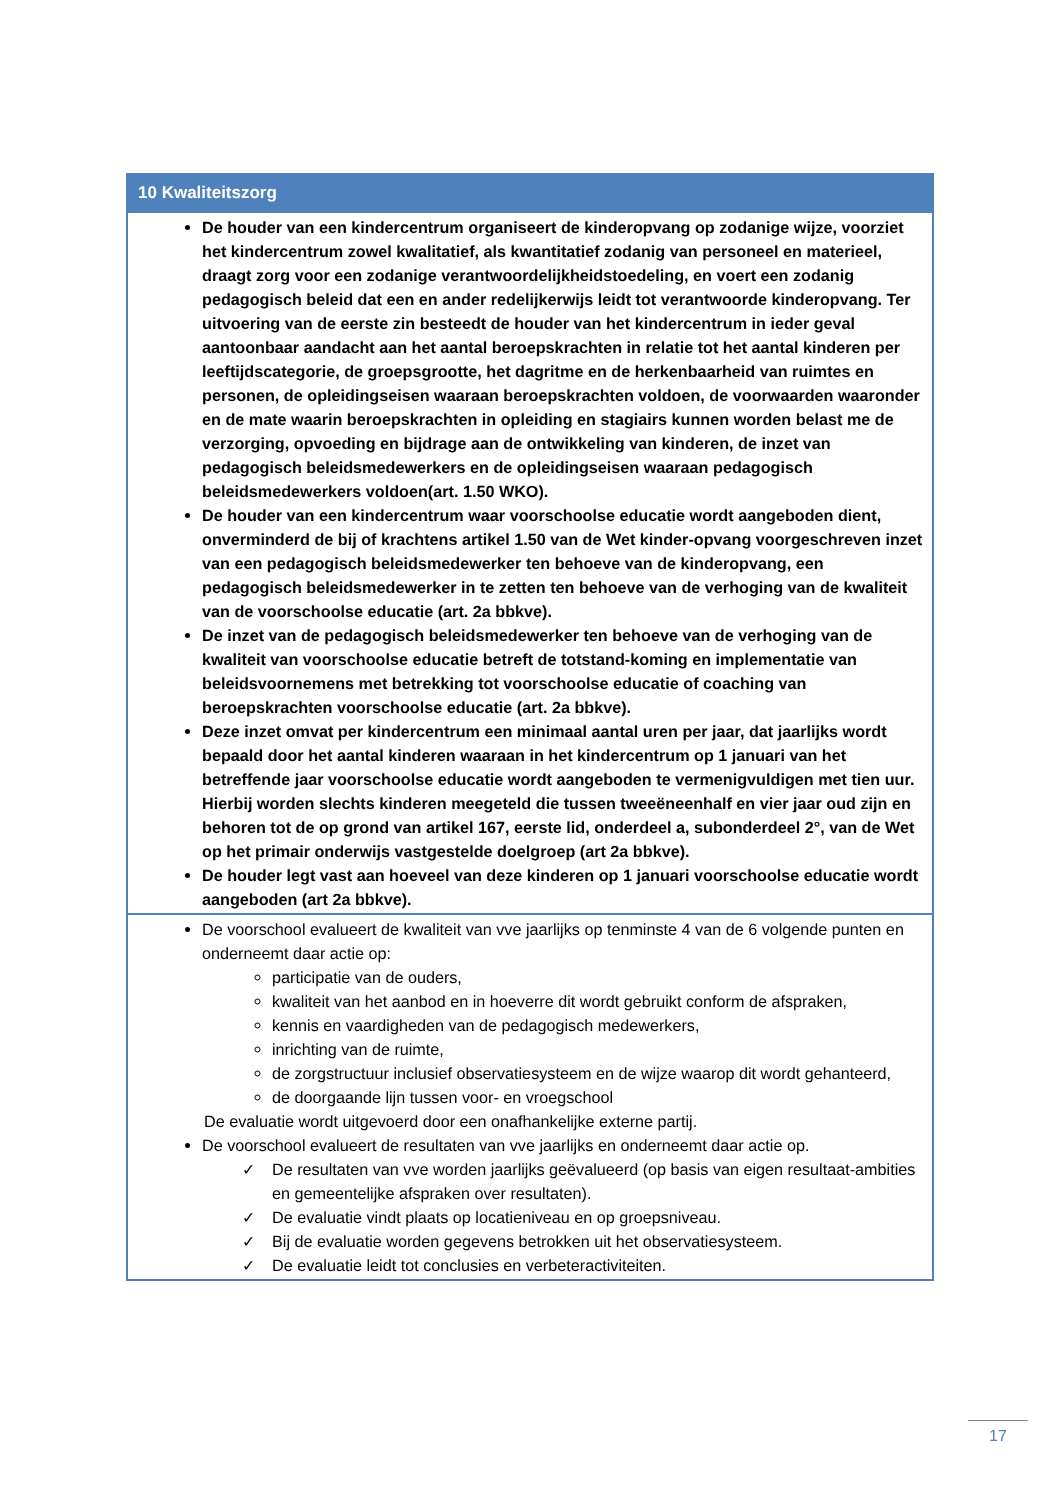| 10 Kwaliteitszorg |
| --- |
| De houder van een kindercentrum organiseert de kinderopvang op zodanige wijze, voorziet het kindercentrum zowel kwalitatief, als kwantitatief zodanig van personeel en materieel, draagt zorg voor een zodanige verantwoordelijkheidstoedeling, en voert een zodanig pedagogisch beleid dat een en ander redelijkerwijs leidt tot verantwoorde kinderopvang. Ter uitvoering van de eerste zin besteedt de houder van het kindercentrum in ieder geval aantoonbaar aandacht aan het aantal beroepskrachten in relatie tot het aantal kinderen per leeftijdscategorie, de groepsgrootte, het dagritme en de herkenbaarheid van ruimtes en personen, de opleidingseisen waaraan beroepskrachten voldoen, de voorwaarden waaronder en de mate waarin beroepskrachten in opleiding en stagiairs kunnen worden belast me de verzorging, opvoeding en bijdrage aan de ontwikkeling van kinderen, de inzet van pedagogisch beleidsmedewerkers en de opleidingseisen waaraan pedagogisch beleidsmedewerkers voldoen(art. 1.50 WKO). De houder van een kindercentrum waar voorschoolse educatie wordt aangeboden dient, onverminderd de bij of krachtens artikel 1.50 van de Wet kinder-opvang voorgeschreven inzet van een pedagogisch beleidsmedewerker ten behoeve van de kinderopvang, een pedagogisch beleidsmedewerker in te zetten ten behoeve van de verhoging van de kwaliteit van de voorschoolse educatie (art. 2a bbkve). De inzet van de pedagogisch beleidsmedewerker ten behoeve van de verhoging van de kwaliteit van voorschoolse educatie betreft de totstand-koming en implementatie van beleidsvoornemens met betrekking tot voorschoolse educatie of coaching van beroepskrachten voorschoolse educatie (art. 2a bbkve). Deze inzet omvat per kindercentrum een minimaal aantal uren per jaar, dat jaarlijks wordt bepaald door het aantal kinderen waaraan in het kindercentrum op 1 januari van het betreffende jaar voorschoolse educatie wordt aangeboden te vermenigvuldigen met tien uur. Hierbij worden slechts kinderen meegeteld die tussen tweeëneenhalf en vier jaar oud zijn en behoren tot de op grond van artikel 167, eerste lid, onderdeel a, subonderdeel 2°, van de Wet op het primair onderwijs vastgestelde doelgroep (art 2a bbkve). De houder legt vast aan hoeveel van deze kinderen op 1 januari voorschoolse educatie wordt aangeboden (art 2a bbkve). |
| De voorschool evalueert de kwaliteit van vve jaarlijks op tenminste 4 van de 6 volgende punten en onderneemt daar actie op: participatie van de ouders, kwaliteit van het aanbod en in hoeverre dit wordt gebruikt conform de afspraken, kennis en vaardigheden van de pedagogisch medewerkers, inrichting van de ruimte, de zorgstructuur inclusief observatiesysteem en de wijze waarop dit wordt gehanteerd, de doorgaande lijn tussen voor- en vroegschool De evaluatie wordt uitgevoerd door een onafhankelijke externe partij. De voorschool evalueert de resultaten van vve jaarlijks en onderneemt daar actie op. ✓ De resultaten van vve worden jaarlijks geëvalueerd (op basis van eigen resultaat-ambities en gemeentelijke afspraken over resultaten). ✓ De evaluatie vindt plaats op locatieniveau en op groepsniveau. ✓ Bij de evaluatie worden gegevens betrokken uit het observatiesysteem. ✓ De evaluatie leidt tot conclusies en verbeteractiviteiten. |
17